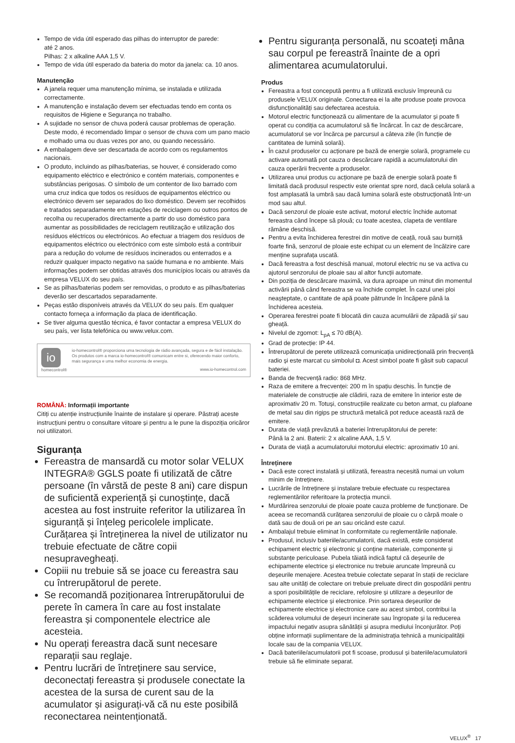Tempo de vida útil esperado das pilhas do interruptor de parede:
até 2 anos.
Pilhas: 2 x alkaline AAA 1,5 V.
Tempo de vida útil esperado da bateria do motor da janela: ca. 10 anos.
Manutenção
A janela requer uma manutenção mínima, se instalada e utilizada correctamente.
A manutenção e instalação devem ser efectuadas tendo em conta os requisitos de Higiene e Segurança no trabalho.
A sujidade no sensor de chuva poderá causar problemas de operação. Deste modo, é recomendado limpar o sensor de chuva com um pano macio e molhado uma ou duas vezes por ano, ou quando necessário.
A embalagem deve ser descartada de acordo com os regulamentos nacionais.
O produto, incluindo as pilhas/baterias, se houver, é considerado como equipamento eléctrico e electrónico e contém materiais, componentes e substâncias perigosas. O símbolo de um contentor de lixo barrado com uma cruz indica que todos os resíduos de equipamentos eléctrico ou electrónico devem ser separados do lixo doméstico. Devem ser recolhidos e tratados separadamente em estações de reciclagem ou outros pontos de recolha ou recuperados directamente a partir do uso doméstico para aumentar as possibilidades de reciclagem reutilização e utilização dos resíduos eléctricos ou electrónicos. Ao efectuar a triagem dos resíduos de equipamentos eléctrico ou electrónico com este símbolo está a contribuir para a redução do volume de resíduos incinerados ou enterrados e a reduzir qualquer impacto negativo na saúde humana e no ambiente. Mais informações podem ser obtidas através dos municípios locais ou através da empresa VELUX do seu país.
Se as pilhas/baterias podem ser removidas, o produto e as pilhas/baterias deverão ser descartados separadamente.
Peças estão disponíveis através da VELUX do seu país. Em qualquer contacto forneça a informação da placa de identificação.
Se tiver alguma questão técnica, é favor contactar a empresa VELUX do seu país, ver lista telefónica ou www.velux.com.
io
homecontrol®
io-homecontrol® proporciona uma tecnologia de rádio avançada, segura e de fácil instalação. Os produtos com a marca io-homecontrol® comunicam entre si, oferecendo maior conforto, mais segurança e uma melhor economia de energia.
www.io-homecontrol.com
ROMÂNĂ: Informații importante
Citiți cu atenție instrucțiunile înainte de instalare și operare. Păstrați aceste instrucțiuni pentru o consultare viitoare și pentru a le pune la dispoziția oricăror noi utilizatori.
Siguranța
Fereastra de mansardă cu motor solar VELUX INTEGRA® GGLS poate fi utilizată de către persoane (în vârstă de peste 8 ani) care dispun de suficientă experiență și cunoștințe, dacă acestea au fost instruite referitor la utilizarea în siguranță și înțeleg pericolele implicate. Curățarea și întreținerea la nivel de utilizator nu trebuie efectuate de către copii nesupravegheați.
Copiii nu trebuie să se joace cu fereastra sau cu întrerupătorul de perete.
Se recomandă poziționarea întrerupătorului de perete în camera în care au fost instalate fereastra și componentele electrice ale acesteia.
Nu operați fereastra dacă sunt necesare reparații sau reglaje.
Pentru lucrări de întreținere sau service, deconectați fereastra și produsele conectate la acestea de la sursa de curent sau de la acumulator și asigurați-vă că nu este posibilă reconectarea neintenționată.
Pentru siguranța personală, nu scoateți mâna sau corpul pe fereastră înainte de a opri alimentarea acumulatorului.
Produs
Fereastra a fost concepută pentru a fi utilizată exclusiv împreună cu produsele VELUX originale. Conectarea ei la alte produse poate provoca disfuncționalități sau defectarea acestuia.
Motorul electric funcționează cu alimentare de la acumulator și poate fi operat cu condiția ca acumulatorul să fie încărcat. În caz de descărcare, acumulatorul se vor încărca pe parcursul a câteva zile (în funcție de cantitatea de lumină solară).
În cazul produselor cu acționare pe bază de energie solară, programele cu activare automată pot cauza o descărcare rapidă a acumulatorului din cauza operării frecvente a produselor.
Utilizarea unui produs cu acționare pe bază de energie solară poate fi limitată dacă produsul respectiv este orientat spre nord, dacă celula solară a fost amplasată la umbră sau dacă lumina solară este obstrucționată într-un mod sau altul.
Dacă senzorul de ploaie este activat, motorul electric închide automat fereastra când începe să plouă; cu toate acestea, clapeta de ventilare rămâne deschisă.
Pentru a evita închiderea ferestrei din motive de ceață, rouă sau burniță foarte fină, senzorul de ploaie este echipat cu un element de încălzire care menține suprafața uscată.
Dacă fereastra a fost deschisă manual, motorul electric nu se va activa cu ajutorul senzorului de ploaie sau al altor funcții automate.
Din poziția de descărcare maximă, va dura aproape un minut din momentul activării până când fereastra se va închide complet. În cazul unei ploi neașteptate, o cantitate de apă poate pătrunde în încăpere până la închiderea acesteia.
Operarea ferestrei poate fi blocată din cauza acumulării de zăpadă și/ sau gheață.
Nivelul de zgomot: L<sub>pA</sub> ≤ 70 dB(A).
Grad de protecție: IP 44.
Întrerupătorul de perete utilizează comunicația unidirecțională prin frecvență radio și este marcat cu simbolul ◘. Acest simbol poate fi găsit sub capacul bateriei.
Banda de frecvență radio: 868 MHz.
Raza de emitere a frecvenței: 200 m în spațiu deschis. În funcție de materialele de construcție ale clădirii, raza de emitere în interior este de aproximativ 20 m. Totuși, construcțiile realizate cu beton armat, cu plafoane de metal sau din rigips pe structură metalică pot reduce această rază de emitere.
Durata de viață prevăzută a bateriei întrerupătorului de perete:
Până la 2 ani. Baterii: 2 x alcaline AAA, 1,5 V.
Durata de viață a acumulatorului motorului electric: aproximativ 10 ani.
Întreținere
Dacă este corect instalată și utilizată, fereastra necesită numai un volum minim de întreținere.
Lucrările de întreținere și instalare trebuie efectuate cu respectarea reglementărilor referitoare la protecția muncii.
Murdărirea senzorului de ploaie poate cauza probleme de funcționare. De aceea se recomandă curățarea senzorului de ploaie cu o cârpă moale o dată sau de două ori pe an sau oricând este cazul.
Ambalajul trebuie eliminat în conformitate cu reglementările naționale.
Produsul, inclusiv bateriile/acumulatorii, dacă există, este considerat echipament electric și electronic și conține materiale, componente și substanțe periculoase. Pubela tăiată indică faptul că deșeurile de echipamente electrice și electronice nu trebuie aruncate împreună cu deșeurile menajere. Acestea trebuie colectate separat în stații de reciclare sau alte unități de colectare ori trebuie preluate direct din gospodării pentru a spori posibilitățile de reciclare, refolosire și utilizare a deșeurilor de echipamente electrice și electronice. Prin sortarea deșeurilor de echipamente electrice și electronice care au acest simbol, contribui la scăderea volumului de deșeuri incinerate sau îngropate și la reducerea impactului negativ asupra sănătății și asupra mediului înconjurător. Poți obține informații suplimentare de la administrația tehnică a municipalității locale sau de la compania VELUX.
Dacă bateriile/acumulatorii pot fi scoase, produsul și bateriile/acumulatorii trebuie să fie eliminate separat.
VELUX<sup>®</sup> 17